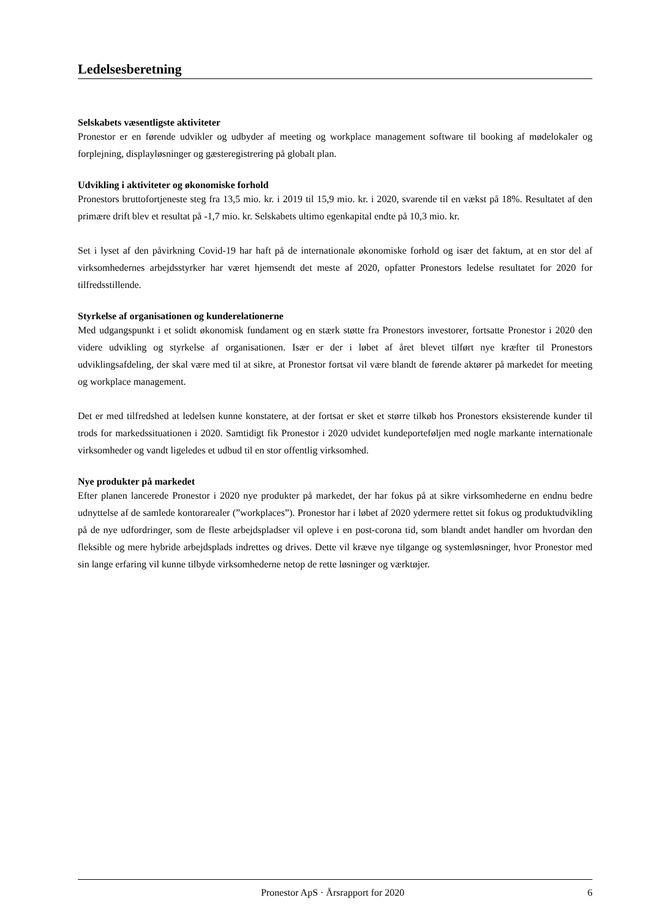Ledelsesberetning
Selskabets væsentligste aktiviteter
Pronestor er en førende udvikler og udbyder af meeting og workplace management software til booking af mødelokaler og forplejning, displayløsninger og gæsteregistrering på globalt plan.
Udvikling i aktiviteter og økonomiske forhold
Pronestors bruttofortjeneste steg fra 13,5 mio. kr. i 2019 til 15,9 mio. kr. i 2020, svarende til en vækst på 18%. Resultatet af den primære drift blev et resultat på -1,7 mio. kr. Selskabets ultimo egenkapital endte på 10,3 mio. kr.
Set i lyset af den påvirkning Covid-19 har haft på de internationale økonomiske forhold og især det faktum, at en stor del af virksomhedernes arbejdsstyrker har været hjemsendt det meste af 2020, opfatter Pronestors ledelse resultatet for 2020 for tilfredsstillende.
Styrkelse af organisationen og kunderelationerne
Med udgangspunkt i et solidt økonomisk fundament og en stærk støtte fra Pronestors investorer, fortsatte Pronestor i 2020 den videre udvikling og styrkelse af organisationen. Især er der i løbet af året blevet tilført nye kræfter til Pronestors udviklingsafdeling, der skal være med til at sikre, at Pronestor fortsat vil være blandt de førende aktører på markedet for meeting og workplace management.
Det er med tilfredshed at ledelsen kunne konstatere, at der fortsat er sket et større tilkøb hos Pronestors eksisterende kunder til trods for markedssituationen i 2020. Samtidigt fik Pronestor i 2020 udvidet kundeporteføljen med nogle markante internationale virksomheder og vandt ligeledes et udbud til en stor offentlig virksomhed.
Nye produkter på markedet
Efter planen lancerede Pronestor i 2020 nye produkter på markedet, der har fokus på at sikre virksomhederne en endnu bedre udnyttelse af de samlede kontorarealer (”workplaces”). Pronestor har i løbet af 2020 ydermere rettet sit fokus og produktudvikling på de nye udfordringer, som de fleste arbejdspladser vil opleve i en post-corona tid, som blandt andet handler om hvordan den fleksible og mere hybride arbejdsplads indrettes og drives. Dette vil kræve nye tilgange og systemløsninger, hvor Pronestor med sin lange erfaring vil kunne tilbyde virksomhederne netop de rette løsninger og værktøjer.
Pronestor ApS · Årsrapport for 2020 6